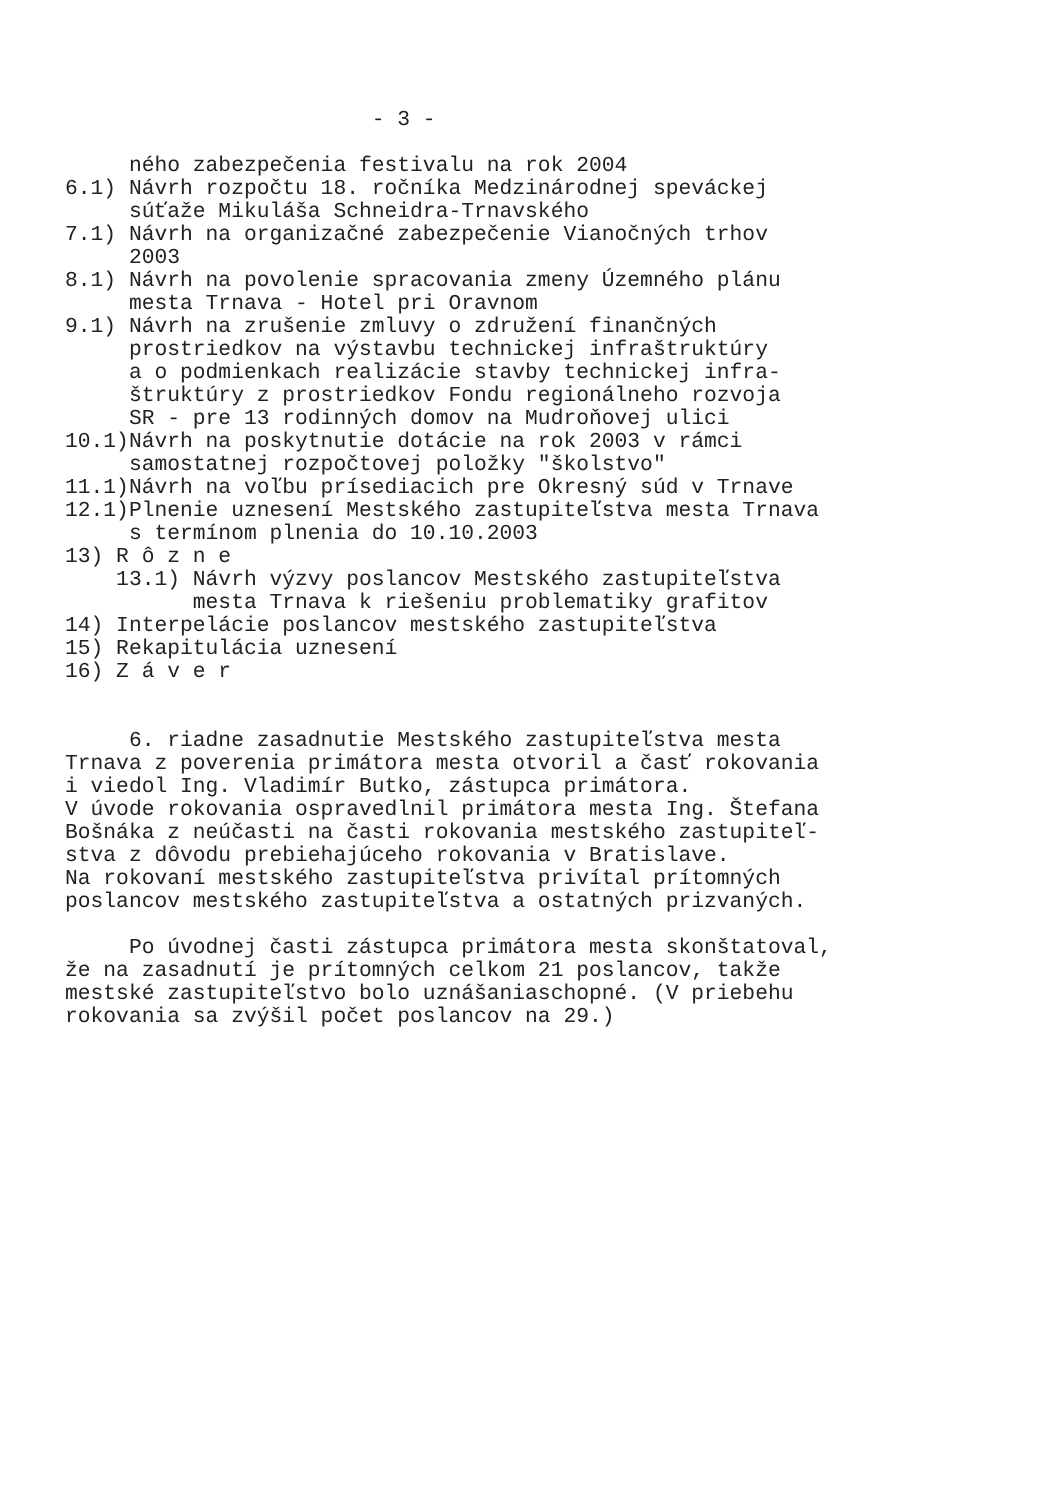- 3 - ného zabezpečenia festivalu na rok 2004 6.1) Návrh rozpočtu 18. ročníka Medzinárodnej speváckej súťaže Mikuláša Schneidra-Trnavského 7.1) Návrh na organizačné zabezpečenie Vianočných trhov 2003 8.1) Návrh na povolenie spracovania zmeny Územného plánu mesta Trnava - Hotel pri Oravnom 9.1) Návrh na zrušenie zmluvy o združení finančných prostriedkov na výstavbu technickej infraštruktúry a o podmienkach realizácie stavby technickej infra- štruktúry z prostriedkov Fondu regionálneho rozvoja SR - pre 13 rodinných domov na Mudroňovej ulici 10.1)Návrh na poskytnutie dotácie na rok 2003 v rámci samostatnej rozpočtovej položky "školstvo" 11.1)Návrh na voľbu prísediacich pre Okresný súd v Trnave 12.1)Plnenie uznesení Mestského zastupiteľstva mesta Trnava s termínom plnenia do 10.10.2003 13) R ô z n e 13.1) Návrh výzvy poslancov Mestského zastupiteľstva mesta Trnava k riešeniu problematiky grafitov 14) Interpelácie poslancov mestského zastupiteľstva 15) Rekapitulácia uznesení 16) Z á v e r 6. riadne zasadnutie Mestského zastupiteľstva mesta Trnava z poverenia primátora mesta otvoril a časť rokovania i viedol Ing. Vladimír Butko, zástupca primátora. V úvode rokovania ospravedlnil primátora mesta Ing. Štefana Bošnáka z neúčasti na časti rokovania mestského zastupiteľ- stva z dôvodu prebiehajúceho rokovania v Bratislave. Na rokovaní mestského zastupiteľstva privítal prítomných poslancov mestského zastupiteľstva a ostatných prizvaných. Po úvodnej časti zástupca primátora mesta skonštatoval, že na zasadnutí je prítomných celkom 21 poslancov, takže mestské zastupiteľstvo bolo uznášaniaschopné. (V priebehu rokovania sa zvýšil počet poslancov na 29.)